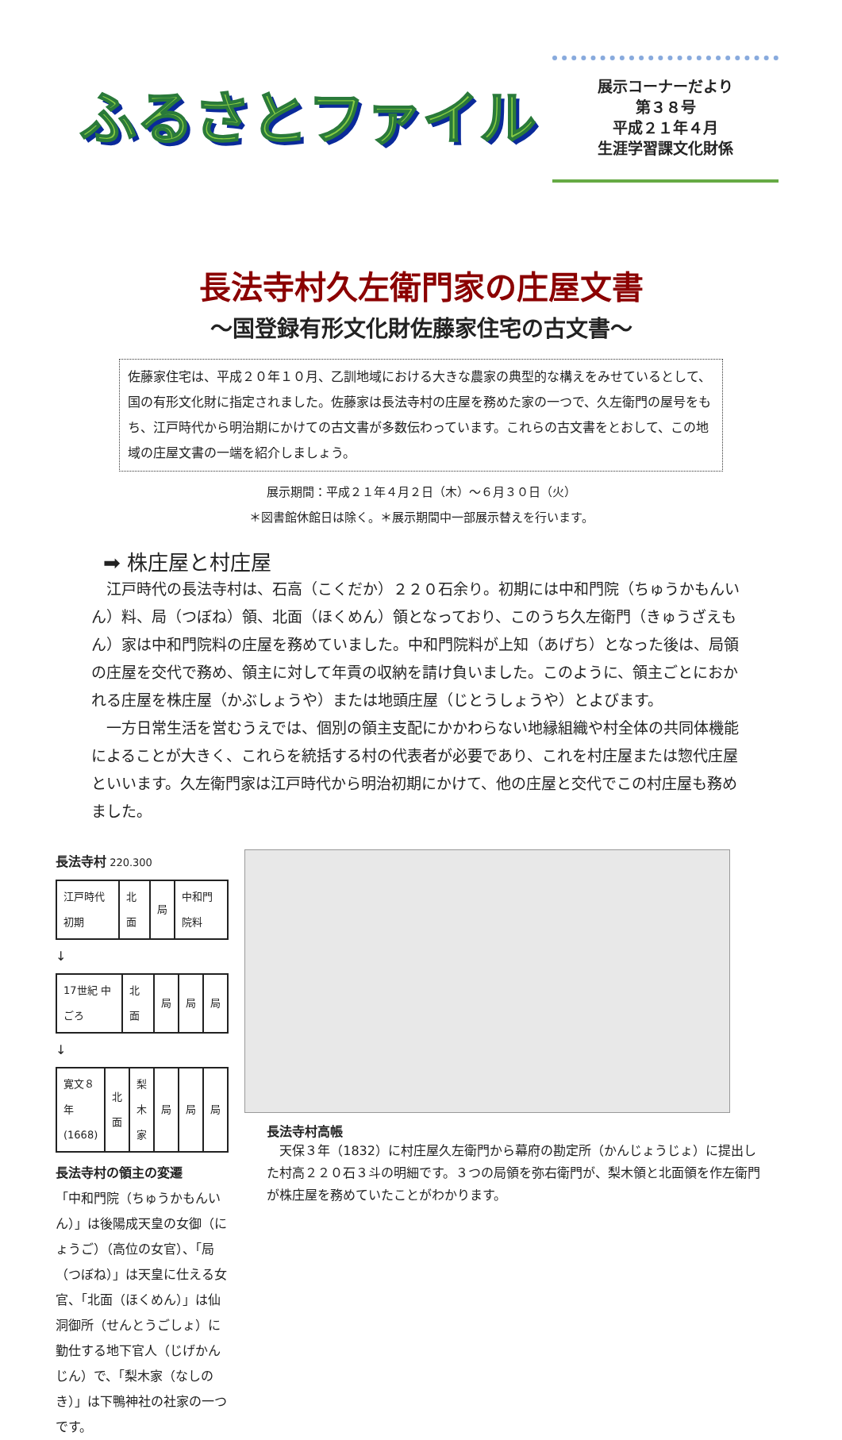ふるさとファイル
展示コーナーだより
第３８号
平成２１年４月
生涯学習課文化財係
長法寺村久左衛門家の庄屋文書
～国登録有形文化財佐藤家住宅の古文書～
佐藤家住宅は、平成２０年１０月、乙訓地域における大きな農家の典型的な構えをみせているとして、国の有形文化財に指定されました。佐藤家は長法寺村の庄屋を務めた家の一つで、久左衛門の屋号をもち、江戸時代から明治期にかけての古文書が多数伝わっています。これらの古文書をとおして、この地域の庄屋文書の一端を紹介しましょう。
展示期間：平成２１年４月２日（木）～６月３０日（火）
＊図書館休館日は除く。＊展示期間中一部展示替えを行います。
➡ 株庄屋と村庄屋
　江戸時代の長法寺村は、石高（こくだか）２２０石余り。初期には中和門院（ちゅうかもんいん）料、局（つぼね）領、北面（ほくめん）領となっており、このうち久左衛門（きゅうざえもん）家は中和門院料の庄屋を務めていました。中和門院料が上知（あげち）となった後は、局領の庄屋を交代で務め、領主に対して年貢の収納を請け負いました。このように、領主ごとにおかれる庄屋を株庄屋（かぶしょうや）または地頭庄屋（じとうしょうや）とよびます。
　一方日常生活を営むうえでは、個別の領主支配にかかわらない地縁組織や村全体の共同体機能によることが大きく、これらを統括する村の代表者が必要であり、これを村庄屋または惣代庄屋といいます。久左衛門家は江戸時代から明治初期にかけて、他の庄屋と交代でこの村庄屋も務めました。
長法寺村 220.300
| 江戸時代 初期 | 北面 | 局 | 中和門院料 |
↓
| 17世紀 中ごろ | 北面 | 局 | 局 | 局 |
↓
| 寛文８年 (1668) | 北面 | 梨木家 | 局 | 局 | 局 |
長法寺村の領主の変遷
「中和門院（ちゅうかもんいん）」は後陽成天皇の女御（にょうご）（高位の女官）、「局（つぼね）」は天皇に仕える女官、「北面（ほくめん）」は仙洞御所（せんとうごしょ）に勤仕する地下官人（じげかんじん）で、「梨木家（なしのき）」は下鴨神社の社家の一つです。
長法寺村高帳
　天保３年（1832）に村庄屋久左衛門から幕府の勘定所（かんじょうじょ）に提出した村高２２０石３斗の明細です。３つの局領を弥右衛門が、梨木領と北面領を作左衛門が株庄屋を務めていたことがわかります。